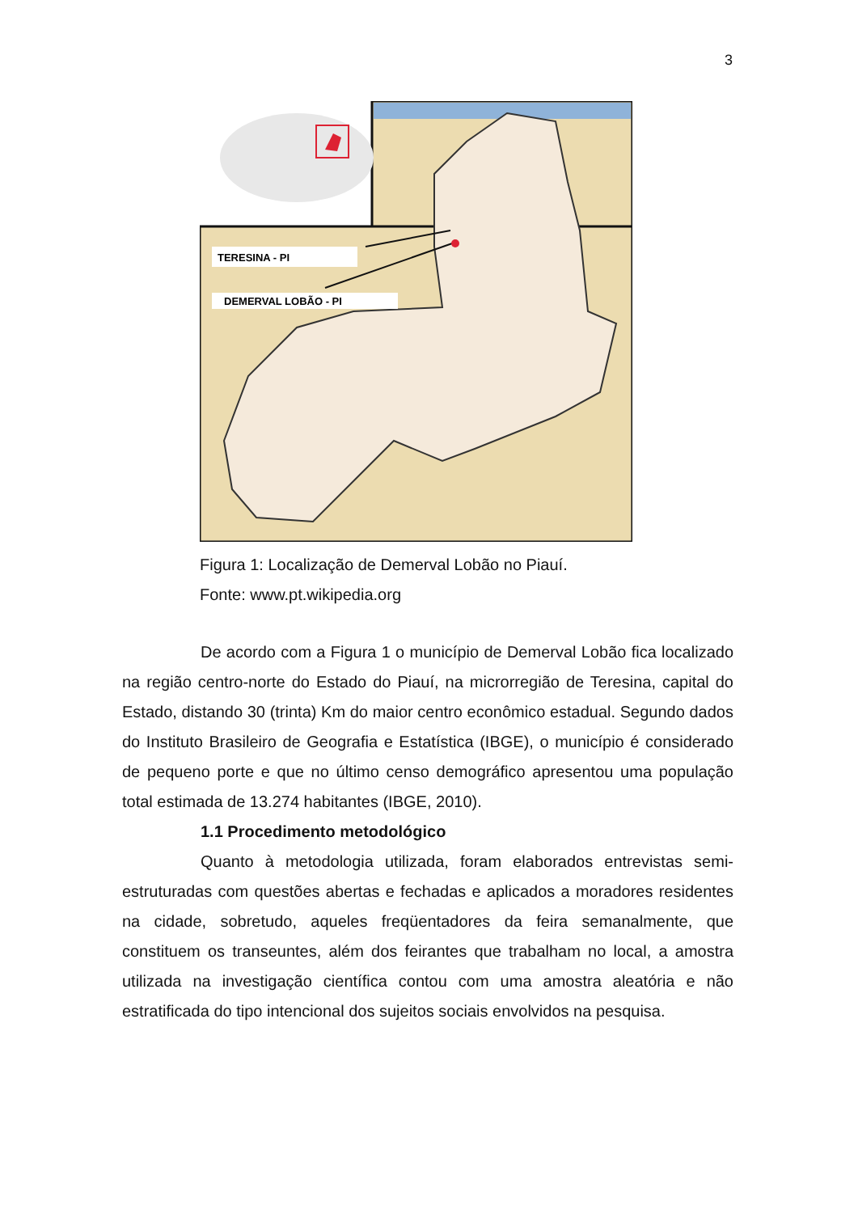3
TERESINA - PI
DEMERVAL LOBÃO - PI
Figura 1: Localização de Demerval Lobão no Piauí.
Fonte: www.pt.wikipedia.org
De acordo com a Figura 1 o município de Demerval Lobão fica localizado na região centro-norte do Estado do Piauí, na microrregião de Teresina, capital do Estado, distando 30 (trinta) Km do maior centro econômico estadual. Segundo dados do Instituto Brasileiro de Geografia e Estatística (IBGE), o município é considerado de pequeno porte e que no último censo demográfico apresentou uma população total estimada de 13.274 habitantes (IBGE, 2010).
1.1 Procedimento metodológico
Quanto à metodologia utilizada, foram elaborados entrevistas semi-estruturadas com questões abertas e fechadas e aplicados a moradores residentes na cidade, sobretudo, aqueles freqüentadores da feira semanalmente, que constituem os transeuntes, além dos feirantes que trabalham no local, a amostra utilizada na investigação científica contou com uma amostra aleatória e não estratificada do tipo intencional dos sujeitos sociais envolvidos na pesquisa.